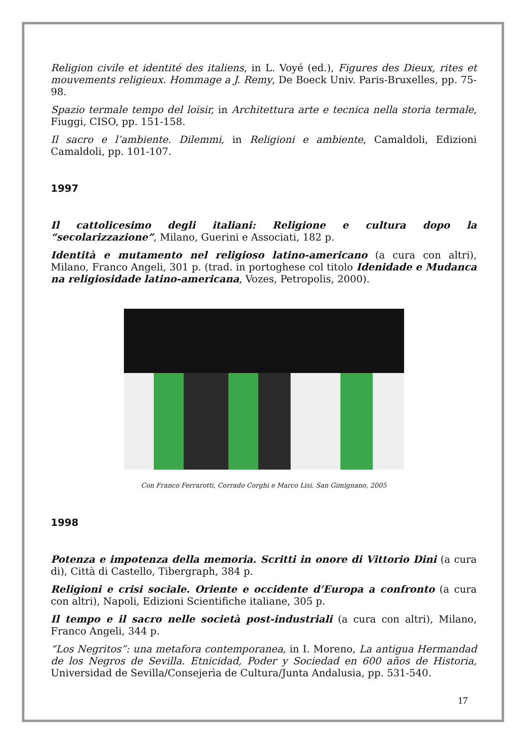Religion civile et identité des italiens, in L. Voyé (ed.), Figures des Dieux, rites et mouvements religieux. Hommage a J. Remy, De Boeck Univ. Paris-Bruxelles, pp. 75-98.
Spazio termale tempo del loisir, in Architettura arte e tecnica nella storia termale, Fiuggi, CISO, pp. 151-158.
Il sacro e l’ambiente. Dilemmi, in Religioni e ambiente, Camaldoli, Edizioni Camaldoli, pp. 101-107.
1997
Il cattolicesimo degli italiani: Religione e cultura dopo la “secolarizzazione”, Milano, Guerini e Associati, 182 p.
Identità e mutamento nel religioso latino-americano (a cura con altri), Milano, Franco Angeli, 301 p. (trad. in portoghese col titolo Idenidade e Mudanca na religiosidade latino-americana, Vozes, Petropolis, 2000).
Con Franco Ferrarotti, Corrado Corghi e Marco Lisi. San Gimignano, 2005
1998
Potenza e impotenza della memoria. Scritti in onore di Vittorio Dini (a cura di), Città di Castello, Tibergraph, 384 p.
Religioni e crisi sociale. Oriente e occidente d’Europa a confronto (a cura con altri), Napoli, Edizioni Scientifiche italiane, 305 p.
Il tempo e il sacro nelle società post-industriali (a cura con altri), Milano, Franco Angeli, 344 p.
“Los Negritos”: una metafora contemporanea, in I. Moreno, La antigua Hermandad de los Negros de Sevilla. Etnicidad, Poder y Sociedad en 600 años de Historia, Universidad de Sevilla/Consejerìa de Cultura/Junta Andalusia, pp. 531-540.
17